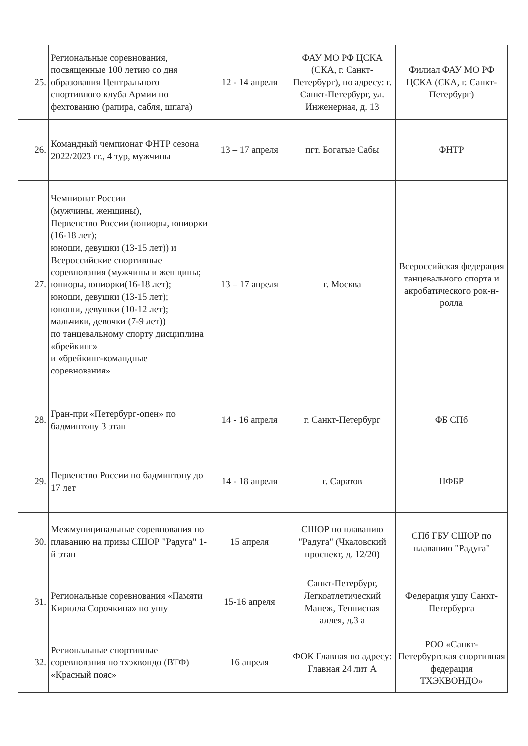| 25. | Региональные соревнования, посвященные 100 летию со дня образования Центрального спортивного клуба Армии по фехтованию (рапира, сабля, шпага) | 12 - 14 апреля | ФАУ МО РФ ЦСКА (СКА, г. Санкт-Петербург), по адресу: г. Санкт-Петербург, ул. Инженерная, д. 13 | Филиал ФАУ МО РФ ЦСКА (СКА, г. Санкт-Петербург) |
| 26. | Командный чемпионат ФНТР сезона 2022/2023 гг., 4 тур, мужчины | 13 – 17 апреля | пгт. Богатые Сабы | ФНТР |
| 27. | Чемпионат России (мужчины, женщины), Первенство России (юниоры, юниорки (16-18 лет); юноши, девушки (13-15 лет)) и Всероссийские спортивные соревнования (мужчины и женщины; юниоры, юниорки(16-18 лет); юноши, девушки (13-15 лет); юноши, девушки (10-12 лет); мальчики, девочки (7-9 лет)) по танцевальному спорту дисциплина «брейкинг» и «брейкинг-командные соревнования» | 13 – 17 апреля | г. Москва | Всероссийская федерация танцевального спорта и акробатического рок-н-ролла |
| 28. | Гран-при «Петербург-опен» по бадминтону 3 этап | 14 - 16 апреля | г. Санкт-Петербург | ФБ СПб |
| 29. | Первенство России по бадминтону до 17 лет | 14 - 18 апреля | г. Саратов | НФБР |
| 30. | Межмуниципальные соревнования по плаванию на призы СШОР "Радуга" 1-й этап | 15 апреля | СШОР по плаванию "Радуга" (Чкаловский проспект, д. 12/20) | СПб ГБУ СШОР по плаванию "Радуга" |
| 31. | Региональные соревнования «Памяти Кирилла Сорочкина» по ушу | 15-16 апреля | Санкт-Петербург, Легкоатлетический Манеж, Теннисная аллея, д.3 а | Федерация ушу Санкт-Петербурга |
| 32. | Региональные спортивные соревнования по тхэквондо (ВТФ) «Красный пояс» | 16 апреля | ФОК Главная по адресу: Главная 24 лит А | РОО «Санкт-Петербургская спортивная федерация ТХЭКВОНДО» |